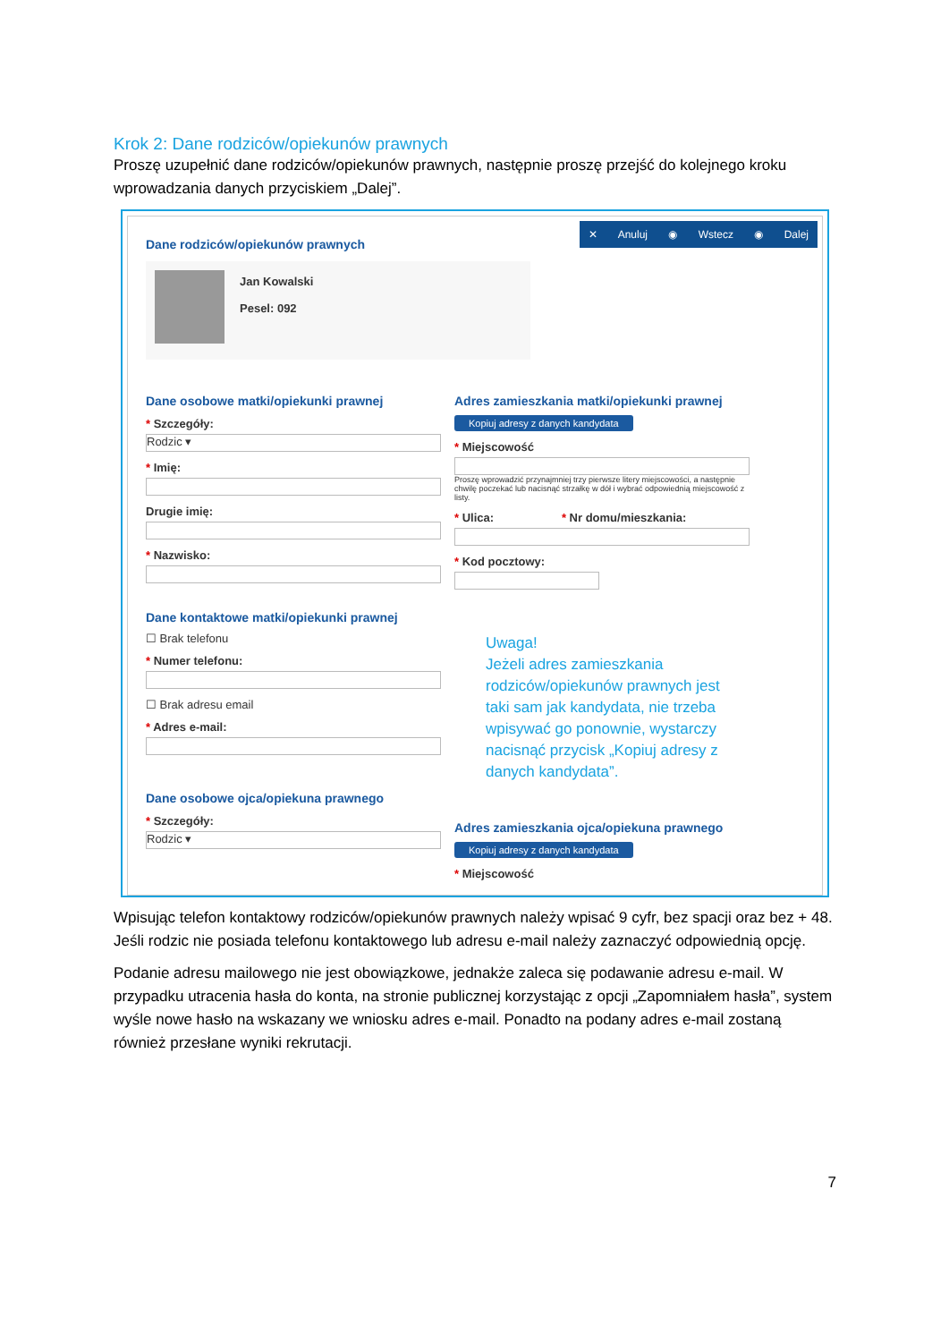Krok 2: Dane rodziców/opiekunów prawnych
Proszę uzupełnić dane rodziców/opiekunów prawnych, następnie proszę przejść do kolejnego kroku wprowadzania danych przyciskiem „Dalej”.
✕ Anuluj ◉ Wstecz ◉ Dalej
Dane rodziców/opiekunów prawnych
Jan Kowalski
Pesel: 092
Dane osobowe matki/opiekunki prawnej
* Szczegóły:
Rodzic ▾
* Imię:
Drugie imię:
* Nazwisko:
Dane kontaktowe matki/opiekunki prawnej
☐ Brak telefonu
* Numer telefonu:
☐ Brak adresu email
* Adres e-mail:
Dane osobowe ojca/opiekuna prawnego
* Szczegóły:
Rodzic ▾
Adres zamieszkania matki/opiekunki prawnej
Kopiuj adresy z danych kandydata
* Miejscowość
Proszę wprowadzić przynajmniej trzy pierwsze litery miejscowości, a następnie chwilę poczekać lub nacisnąć strzałkę w dół i wybrać odpowiednią miejscowość z listy.
* Ulica: * Nr domu/mieszkania:
* Kod pocztowy:
Adres zamieszkania ojca/opiekuna prawnego
Kopiuj adresy z danych kandydata
* Miejscowość
Uwaga!
Jeżeli adres zamieszkania rodziców/opiekunów prawnych jest taki sam jak kandydata, nie trzeba wpisywać go ponownie, wystarczy nacisnąć przycisk „Kopiuj adresy z danych kandydata”.
Wpisując telefon kontaktowy rodziców/opiekunów prawnych należy wpisać 9 cyfr, bez spacji oraz bez + 48. Jeśli rodzic nie posiada telefonu kontaktowego lub adresu e-mail należy zaznaczyć odpowiednią opcję.
Podanie adresu mailowego nie jest obowiązkowe, jednakże zaleca się podawanie adresu e-mail. W przypadku utracenia hasła do konta, na stronie publicznej korzystając z opcji „Zapomniałem hasła”, system wyśle nowe hasło na wskazany we wniosku adres e-mail. Ponadto na podany adres e-mail zostaną również przesłane wyniki rekrutacji.
7